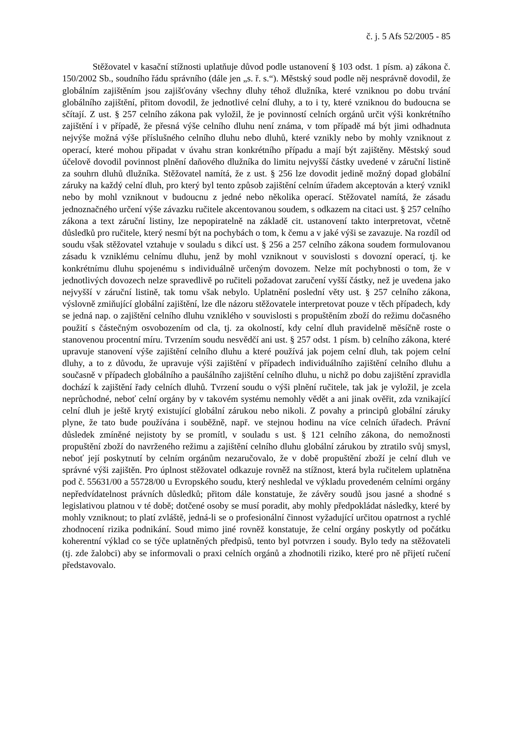č. j. 5 Afs 52/2005 - 85
Stěžovatel v kasační stížnosti uplatňuje důvod podle ustanovení § 103 odst. 1 písm. a) zákona č. 150/2002 Sb., soudního řádu správního (dále jen „s. ř. s.“). Městský soud podle něj nesprávně dovodil, že globálním zajištěním jsou zajišťovány všechny dluhy téhož dlužníka, které vzniknou po dobu trvání globálního zajištění, přitom dovodil, že jednotlivé celní dluhy, a to i ty, které vzniknou do budoucna se sčítají. Z ust. § 257 celního zákona pak vyložil, že je povinností celních orgánů určit výši konkrétního zajištění i v případě, že přesná výše celního dluhu není známa, v tom případě má být jimi odhadnuta nejvýše možná výše příslušného celního dluhu nebo dluhů, které vznikly nebo by mohly vzniknout z operací, které mohou připadat v úvahu stran konkrétního případu a mají být zajištěny. Městský soud účelově dovodil povinnost plnění daňového dlužníka do limitu nejvyšší částky uvedené v záruční listině za souhrn dluhů dlužníka. Stěžovatel namítá, že z ust. § 256 lze dovodit jedině možný dopad globální záruky na každý celní dluh, pro který byl tento způsob zajištění celním úřadem akceptován a který vznikl nebo by mohl vzniknout v budoucnu z jedné nebo několika operací. Stěžovatel namítá, že zásadu jednoznačného určení výše závazku ručitele akcentovanou soudem, s odkazem na citaci ust. § 257 celního zákona a text záruční listiny, lze nepopiratelně na základě cit. ustanovení takto interpretovat, včetně důsledků pro ručitele, který nesmí být na pochybách o tom, k čemu a v jaké výši se zavazuje. Na rozdíl od soudu však stěžovatel vztahuje v souladu s dikcí ust. § 256 a 257 celního zákona soudem formulovanou zásadu k vzniklému celnímu dluhu, jenž by mohl vzniknout v souvislosti s dovozní operací, tj. ke konkrétnímu dluhu spojenému s individuálně určeným dovozem. Nelze mít pochybnosti o tom, že v jednotlivých dovozech nelze spravedlivě po ručiteli požadovat zaručení vyšší částky, než je uvedena jako nejvyšší v záruční listině, tak tomu však nebylo. Uplatnění poslední věty ust. § 257 celního zákona, výslovně zmiňující globální zajištění, lze dle názoru stěžovatele interpretovat pouze v těch případech, kdy se jedná nap. o zajištění celního dluhu vzniklého v souvislosti s propuštěním zboží do režimu dočasného použití s částečným osvobozením od cla, tj. za okolností, kdy celní dluh pravidelně měsíčně roste o stanovenou procentní míru. Tvrzením soudu nesvědčí ani ust. § 257 odst. 1 písm. b) celního zákona, které upravuje stanovení výše zajištění celního dluhu a které používá jak pojem celní dluh, tak pojem celní dluhy, a to z důvodu, že upravuje výši zajištění v případech individuálního zajištění celního dluhu a současně v případech globálního a paušálního zajištění celního dluhu, u nichž po dobu zajištění zpravidla dochází k zajištění řady celních dluhů. Tvrzení soudu o výši plnění ručitele, tak jak je vyložil, je zcela neprůchodné, neboť celní orgány by v takovém systému nemohly vědět a ani jinak ověřit, zda vznikající celní dluh je ještě krytý existující globální zárukou nebo nikoli. Z povahy a principů globální záruky plyne, že tato bude používána i souběžně, např. ve stejnou hodinu na více celních úřadech. Právní důsledek zmíněné nejistoty by se promítl, v souladu s ust. § 121 celního zákona, do nemožnosti propuštění zboží do navrženého režimu a zajištění celního dluhu globální zárukou by ztratilo svůj smysl, neboť její poskytnutí by celním orgánům nezaručovalo, že v době propuštění zboží je celní dluh ve správné výši zajištěn. Pro úplnost stěžovatel odkazuje rovněž na stížnost, která byla ručitelem uplatněna pod č. 55631/00 a 55728/00 u Evropského soudu, který neshledal ve výkladu provedeném celními orgány nepředvídatelnost právních důsledků; přitom dále konstatuje, že závěry soudů jsou jasné a shodné s legislativou platnou v té době; dotčené osoby se musí poradit, aby mohly předpokládat následky, které by mohly vzniknout; to platí zvláště, jedná-li se o profesionální činnost vyžadující určitou opatrnost a rychlé zhodnocení rizika podnikání. Soud mimo jiné rovněž konstatuje, že celní orgány poskytly od počátku koherentní výklad co se týče uplatněných předpisů, tento byl potvrzen i soudy. Bylo tedy na stěžovateli (tj. zde žalobci) aby se informovali o praxi celních orgánů a zhodnotili riziko, které pro ně přijetí ručení představovalo.